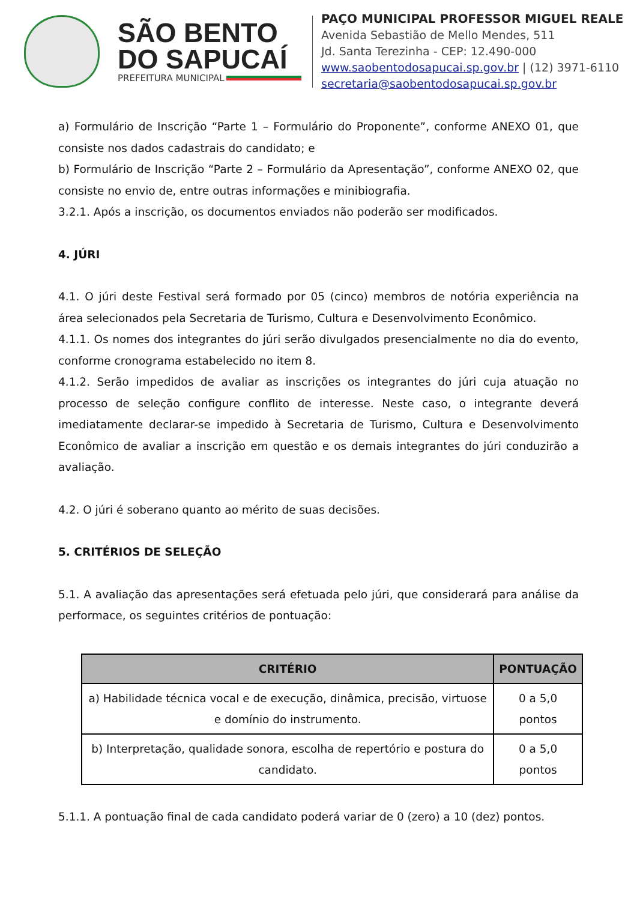SÃO BENTO
DO SAPUCAÍ
PREFEITURA MUNICIPAL
PAÇO MUNICIPAL PROFESSOR MIGUEL REALE
Avenida Sebastião de Mello Mendes, 511
Jd. Santa Terezinha - CEP: 12.490-000
www.saobentodosapucai.sp.gov.br | (12) 3971-6110
secretaria@saobentodosapucai.sp.gov.br
a) Formulário de Inscrição “Parte 1 – Formulário do Proponente”, conforme ANEXO 01, que consiste nos dados cadastrais do candidato; e
b) Formulário de Inscrição “Parte 2 – Formulário da Apresentação”, conforme ANEXO 02, que consiste no envio de, entre outras informações e minibiografia.
3.2.1. Após a inscrição, os documentos enviados não poderão ser modificados.
4. JÚRI
4.1. O júri deste Festival será formado por 05 (cinco) membros de notória experiência na área selecionados pela Secretaria de Turismo, Cultura e Desenvolvimento Econômico.
4.1.1. Os nomes dos integrantes do júri serão divulgados presencialmente no dia do evento, conforme cronograma estabelecido no item 8.
4.1.2. Serão impedidos de avaliar as inscrições os integrantes do júri cuja atuação no processo de seleção configure conflito de interesse. Neste caso, o integrante deverá imediatamente declarar-se impedido à Secretaria de Turismo, Cultura e Desenvolvimento Econômico de avaliar a inscrição em questão e os demais integrantes do júri conduzirão a avaliação.
4.2. O júri é soberano quanto ao mérito de suas decisões.
5. CRITÉRIOS DE SELEÇÃO
5.1. A avaliação das apresentações será efetuada pelo júri, que considerará para análise da performace, os seguintes critérios de pontuação:
| CRITÉRIO | PONTUAÇÃO |
| --- | --- |
| a) Habilidade técnica vocal e de execução, dinâmica, precisão, virtuose e domínio do instrumento. | 0 a 5,0 pontos |
| b) Interpretação, qualidade sonora, escolha de repertório e postura do candidato. | 0 a 5,0 pontos |
5.1.1. A pontuação final de cada candidato poderá variar de 0 (zero) a 10 (dez) pontos.